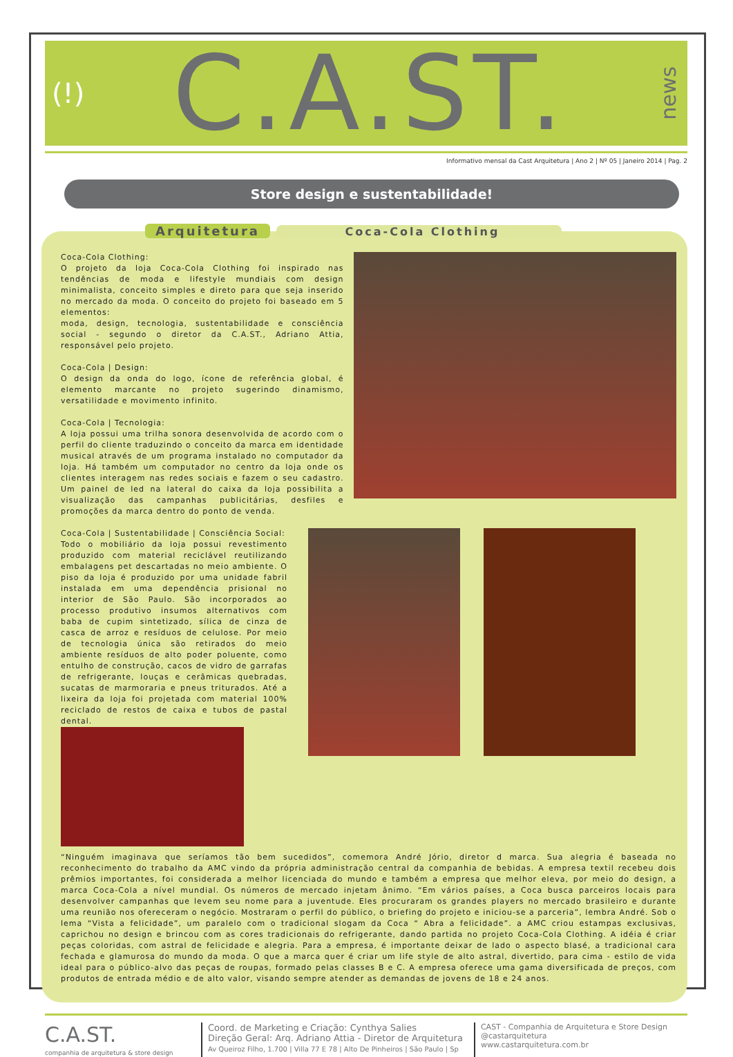(!) C.A.ST. news
Informativo mensal da Cast Arquitetura | Ano 2 | Nº 05 | Janeiro 2014 | Pag. 2
Store design e sustentabilidade!
Arquitetura Coca-Cola Clothing
Coca-Cola Clothing:
O projeto da loja Coca-Cola Clothing foi inspirado nas tendências de moda e lifestyle mundiais com design minimalista, conceito simples e direto para que seja inserido no mercado da moda. O conceito do projeto foi baseado em 5 elementos:
moda, design, tecnologia, sustentabilidade e consciência social - segundo o diretor da C.A.ST., Adriano Attia, responsável pelo projeto.
Coca-Cola | Design:
O design da onda do logo, ícone de referência global, é elemento marcante no projeto sugerindo dinamismo, versatilidade e movimento infinito.
Coca-Cola | Tecnologia:
A loja possui uma trilha sonora desenvolvida de acordo com o perfil do cliente traduzindo o conceito da marca em identidade musical através de um programa instalado no computador da loja. Há também um computador no centro da loja onde os clientes interagem nas redes sociais e fazem o seu cadastro. Um painel de led na lateral do caixa da loja possibilita a visualização das campanhas publicitárias, desfiles e promoções da marca dentro do ponto de venda.
Coca-Cola | Sustentabilidade | Consciência Social:
Todo o mobiliário da loja possui revestimento produzido com material reciclável reutilizando embalagens pet descartadas no meio ambiente. O piso da loja é produzido por uma unidade fabril instalada em uma dependência prisional no interior de São Paulo. São incorporados ao processo produtivo insumos alternativos com baba de cupim sintetizado, sílica de cinza de casca de arroz e resíduos de celulose. Por meio de tecnologia única são retirados do meio ambiente resíduos de alto poder poluente, como entulho de construção, cacos de vidro de garrafas de refrigerante, louças e cerâmicas quebradas, sucatas de marmoraria e pneus triturados. Até a lixeira da loja foi projetada com material 100% reciclado de restos de caixa e tubos de pastal dental.
“Ninguém imaginava que seríamos tão bem sucedidos”, comemora André Jório, diretor d marca. Sua alegria é baseada no reconhecimento do trabalho da AMC vindo da própria administração central da companhia de bebidas. A empresa textil recebeu dois prêmios importantes, foi considerada a melhor licenciada do mundo e também a empresa que melhor eleva, por meio do design, a marca Coca-Cola a nível mundial. Os números de mercado injetam ânimo. “Em vários países, a Coca busca parceiros locais para desenvolver campanhas que levem seu nome para a juventude. Eles procuraram os grandes players no mercado brasileiro e durante uma reunião nos ofereceram o negócio. Mostraram o perfil do público, o briefing do projeto e iniciou-se a parceria”, lembra André. Sob o lema “Vista a felicidade”, um paralelo com o tradicional slogam da Coca “ Abra a felicidade”. a AMC criou estampas exclusivas, caprichou no design e brincou com as cores tradicionais do refrigerante, dando partida no projeto Coca-Cola Clothing. A idéia é criar peças coloridas, com astral de felicidade e alegria. Para a empresa, é importante deixar de lado o aspecto blasé, a tradicional cara fechada e glamurosa do mundo da moda. O que a marca quer é criar um life style de alto astral, divertido, para cima - estilo de vida ideal para o público-alvo das peças de roupas, formado pelas classes B e C. A empresa oferece uma gama diversificada de preços, com produtos de entrada médio e de alto valor, visando sempre atender as demandas de jovens de 18 e 24 anos.
C.A.ST.
companhia de arquitetura & store design
Coord. de Marketing e Criação: Cynthya Salies
Direção Geral: Arq. Adriano Attia - Diretor de Arquitetura
Av Queiroz Filho, 1.700 | Villa 77 E 78 | Alto De Pinheiros | São Paulo | Sp
CAST - Companhia de Arquitetura e Store Design
@castarquitetura
www.castarquitetura.com.br